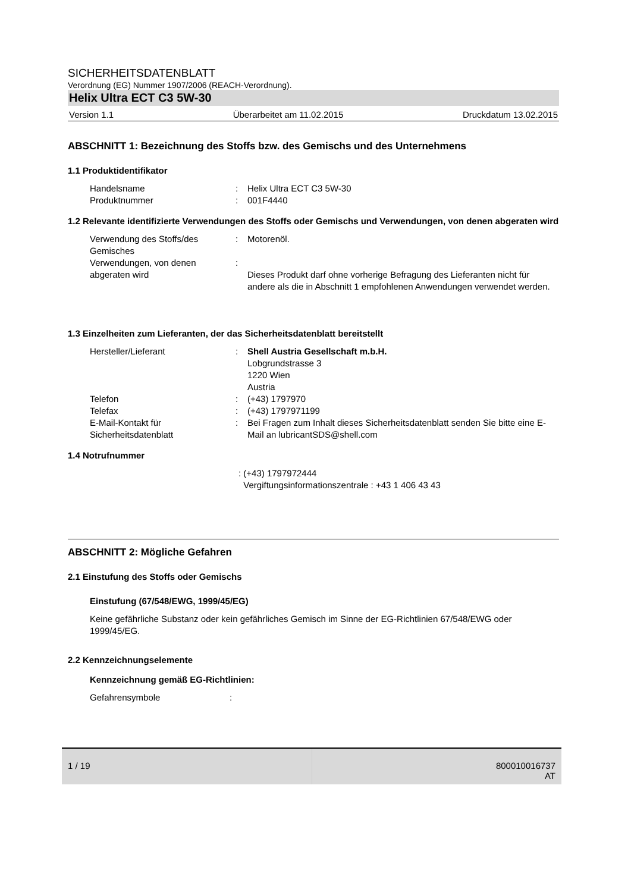SICHERHEITSDATENBLATT
Verordnung (EG) Nummer 1907/2006 (REACH-Verordnung).
Helix Ultra ECT C3 5W-30
Version 1.1 Überarbeitet am 11.02.2015 Druckdatum 13.02.2015
ABSCHNITT 1: Bezeichnung des Stoffs bzw. des Gemischs und des Unternehmens
1.1 Produktidentifikator
Handelsname : Helix Ultra ECT C3 5W-30
Produktnummer : 001F4440
1.2 Relevante identifizierte Verwendungen des Stoffs oder Gemischs und Verwendungen, von denen abgeraten wird
Verwendung des Stoffs/des Gemisches
: Motorenöl.
Verwendungen, von denen abgeraten wird
:
Dieses Produkt darf ohne vorherige Befragung des Lieferanten nicht für andere als die in Abschnitt 1 empfohlenen Anwendungen verwendet werden.
1.3 Einzelheiten zum Lieferanten, der das Sicherheitsdatenblatt bereitstellt
Hersteller/Lieferant : Shell Austria Gesellschaft m.b.H.
Lobgrundstrasse 3
1220 Wien
Austria
Telefon : (+43) 1797970
Telefax : (+43) 1797971199
E-Mail-Kontakt für Sicherheitsdatenblatt
: Bei Fragen zum Inhalt dieses Sicherheitsdatenblatt senden Sie bitte eine E-Mail an lubricantSDS@shell.com
1.4 Notrufnummer
: (+43) 1797972444
Vergiftungsinformationszentrale : +43 1 406 43 43
ABSCHNITT 2: Mögliche Gefahren
2.1 Einstufung des Stoffs oder Gemischs
Einstufung (67/548/EWG, 1999/45/EG)
Keine gefährliche Substanz oder kein gefährliches Gemisch im Sinne der EG-Richtlinien 67/548/EWG oder 1999/45/EG.
2.2 Kennzeichnungselemente
Kennzeichnung gemäß EG-Richtlinien:
Gefahrensymbole :
1 / 19 800010016737
AT